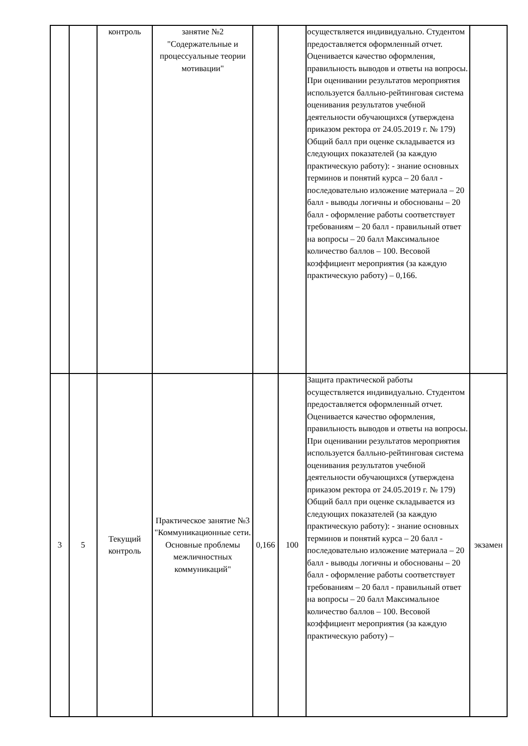| | | контроль | занятие №2 "Содержательные и процессуальные теории мотивации" | | | осуществляется индивидуально. Студентом предоставляется оформленный отчет. Оценивается качество оформления, правильность выводов и ответы на вопросы. При оценивании результатов мероприятия используется балльно-рейтинговая система оценивания результатов учебной деятельности обучающихся (утверждена приказом ректора от 24.05.2019 г. № 179) Общий балл при оценке складывается из следующих показателей (за каждую практическую работу): - знание основных терминов и понятий курса – 20 балл - последовательно изложение материала – 20 балл - выводы логичны и обоснованы – 20 балл - оформление работы соответствует требованиям – 20 балл - правильный ответ на вопросы – 20 балл Максимальное количество баллов – 100. Весовой коэффициент мероприятия (за каждую практическую работу) – 0,166. | |
| 3 | 5 | Текущий контроль | Практическое занятие №3 "Коммуникационные сети. Основные проблемы межличностных коммуникаций" | 0,166 | 100 | Защита практической работы осуществляется индивидуально. Студентом предоставляется оформленный отчет. Оценивается качество оформления, правильность выводов и ответы на вопросы. При оценивании результатов мероприятия используется балльно-рейтинговая система оценивания результатов учебной деятельности обучающихся (утверждена приказом ректора от 24.05.2019 г. № 179) Общий балл при оценке складывается из следующих показателей (за каждую практическую работу): - знание основных терминов и понятий курса – 20 балл - последовательно изложение материала – 20 балл - выводы логичны и обоснованы – 20 балл - оформление работы соответствует требованиям – 20 балл - правильный ответ на вопросы – 20 балл Максимальное количество баллов – 100. Весовой коэффициент мероприятия (за каждую практическую работу) – | экзамен |